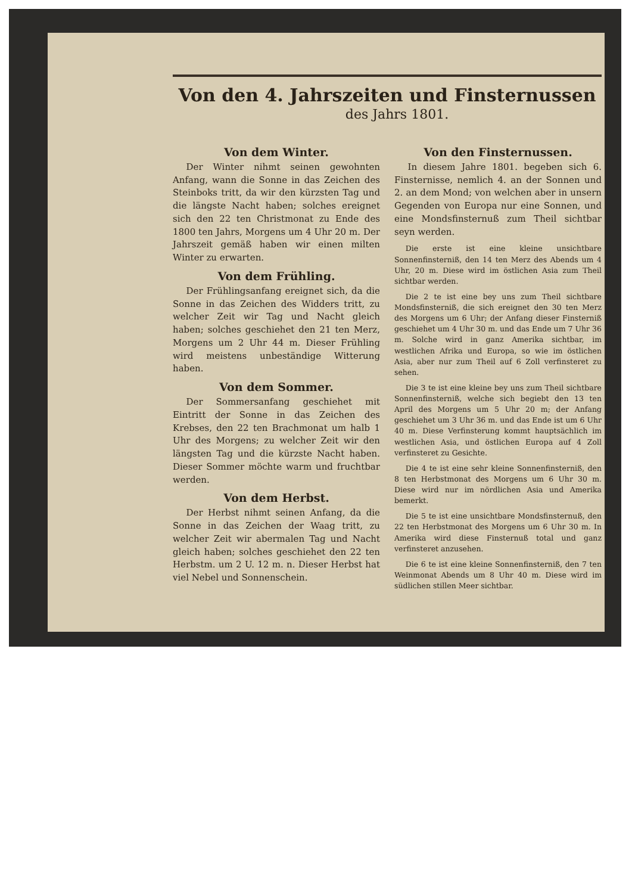Von den 4. Jahrszeiten und Finsternussen
des Jahrs 1801.
Von dem Winter.
Der Winter nihmt seinen gewohnten Anfang, wann die Sonne in das Zeichen des Steinboks tritt, da wir den kürzsten Tag und die längste Nacht haben; solches ereignet sich den 22 ten Christmonat zu Ende des 1800 ten Jahrs, Morgens um 4 Uhr 20 m. Der Jahrszeit gemäß haben wir einen milten Winter zu erwarten.
Von dem Frühling.
Der Frühlingsanfang ereignet sich, da die Sonne in das Zeichen des Widders tritt, zu welcher Zeit wir Tag und Nacht gleich haben; solches geschiehet den 21 ten Merz, Morgens um 2 Uhr 44 m. Dieser Frühling wird meistens unbeständige Witterung haben.
Von dem Sommer.
Der Sommersanfang geschiehet mit Eintritt der Sonne in das Zeichen des Krebses, den 22 ten Brachmonat um halb 1 Uhr des Morgens; zu welcher Zeit wir den längsten Tag und die kürzste Nacht haben. Dieser Sommer möchte warm und fruchtbar werden.
Von dem Herbst.
Der Herbst nihmt seinen Anfang, da die Sonne in das Zeichen der Waag tritt, zu welcher Zeit wir abermalen Tag und Nacht gleich haben; solches geschiehet den 22 ten Herbstm. um 2 U. 12 m. n. Dieser Herbst hat viel Nebel und Sonnenschein.
Von den Finsternussen.
In diesem Jahre 1801. begeben sich 6. Finsternisse, nemlich 4. an der Sonnen und 2. an dem Mond; von welchen aber in unsern Gegenden von Europa nur eine Sonnen, und eine Mondsfinsternuß zum Theil sichtbar seyn werden.
Die erste ist eine kleine unsichtbare Sonnenfinsterniß, den 14 ten Merz des Abends um 4 Uhr, 20 m. Diese wird im östlichen Asia zum Theil sichtbar werden.
Die 2 te ist eine bey uns zum Theil sichtbare Mondsfinsterniß, die sich ereignet den 30 ten Merz des Morgens um 6 Uhr; der Anfang dieser Finsterniß geschiehet um 4 Uhr 30 m. und das Ende um 7 Uhr 36 m. Solche wird in ganz Amerika sichtbar, im westlichen Afrika und Europa, so wie im östlichen Asia, aber nur zum Theil auf 6 Zoll verfinsteret zu sehen.
Die 3 te ist eine kleine bey uns zum Theil sichtbare Sonnenfinsterniß, welche sich begiebt den 13 ten April des Morgens um 5 Uhr 20 m; der Anfang geschiehet um 3 Uhr 36 m. und das Ende ist um 6 Uhr 40 m. Diese Verfinsterung kommt hauptsächlich im westlichen Asia, und östlichen Europa auf 4 Zoll verfinsteret zu Gesichte.
Die 4 te ist eine sehr kleine Sonnenfinsterniß, den 8 ten Herbstmonat des Morgens um 6 Uhr 30 m. Diese wird nur im nördlichen Asia und Amerika bemerkt.
Die 5 te ist eine unsichtbare Mondsfinsternuß, den 22 ten Herbstmonat des Morgens um 6 Uhr 30 m. In Amerika wird diese Finsternuß total und ganz verfinsteret anzusehen.
Die 6 te ist eine kleine Sonnenfinsterniß, den 7 ten Weinmonat Abends um 8 Uhr 40 m. Diese wird im südlichen stillen Meer sichtbar.